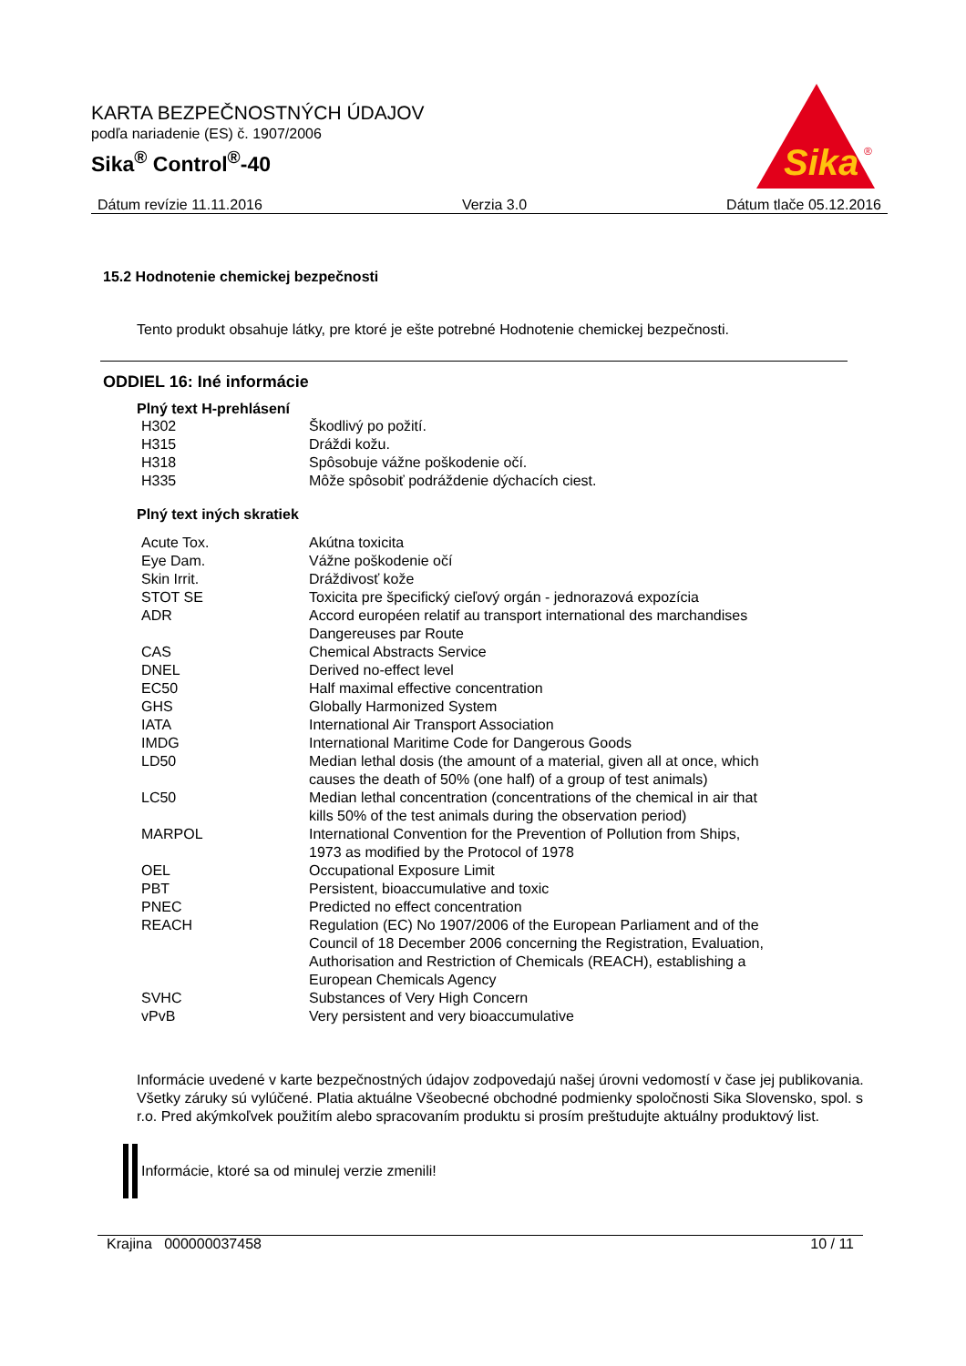KARTA BEZPEČNOSTNÝCH ÚDAJOV
podľa nariadenie (ES) č. 1907/2006
Sika<sup>®</sup> Control<sup>®</sup>-40
Sika
®
Dátum revízie 11.11.2016 Verzia 3.0 Dátum tlače 05.12.2016
15.2 Hodnotenie chemickej bezpečnosti
Tento produkt obsahuje látky, pre ktoré je ešte potrebné Hodnotenie chemickej bezpečnosti.
ODDIEL 16: Iné informácie
Plný text H-prehlásení
| H302 | Škodlivý po požití. |
| H315 | Dráždi kožu. |
| H318 | Spôsobuje vážne poškodenie očí. |
| H335 | Môže spôsobiť podráždenie dýchacích ciest. |
Plný text iných skratiek
| Acute Tox. | Akútna toxicita |
| Eye Dam. | Vážne poškodenie očí |
| Skin Irrit. | Dráždivosť kože |
| STOT SE | Toxicita pre špecifický cieľový orgán - jednorazová expozícia |
| ADR | Accord européen relatif au transport international des marchandises Dangereuses par Route |
| CAS | Chemical Abstracts Service |
| DNEL | Derived no-effect level |
| EC50 | Half maximal effective concentration |
| GHS | Globally Harmonized System |
| IATA | International Air Transport Association |
| IMDG | International Maritime Code for Dangerous Goods |
| LD50 | Median lethal dosis (the amount of a material, given all at once, which causes the death of 50% (one half) of a group of test animals) |
| LC50 | Median lethal concentration (concentrations of the chemical in air that kills 50% of the test animals during the observation period) |
| MARPOL | International Convention for the Prevention of Pollution from Ships, 1973 as modified by the Protocol of 1978 |
| OEL | Occupational Exposure Limit |
| PBT | Persistent, bioaccumulative and toxic |
| PNEC | Predicted no effect concentration |
| REACH | Regulation (EC) No 1907/2006 of the European Parliament and of the Council of 18 December 2006 concerning the Registration, Evaluation, Authorisation and Restriction of Chemicals (REACH), establishing a European Chemicals Agency |
| SVHC | Substances of Very High Concern |
| vPvB | Very persistent and very bioaccumulative |
Informácie uvedené v karte bezpečnostných údajov zodpovedajú našej úrovni vedomostí v čase jej publikovania. Všetky záruky sú vylúčené. Platia aktuálne Všeobecné obchodné podmienky spoločnosti Sika Slovensko, spol. s r.o. Pred akýmkoľvek použitím alebo spracovaním produktu si prosím preštudujte aktuálny produktový list.
Informácie, ktoré sa od minulej verzie zmenili!
Krajina 000000037458 10 / 11